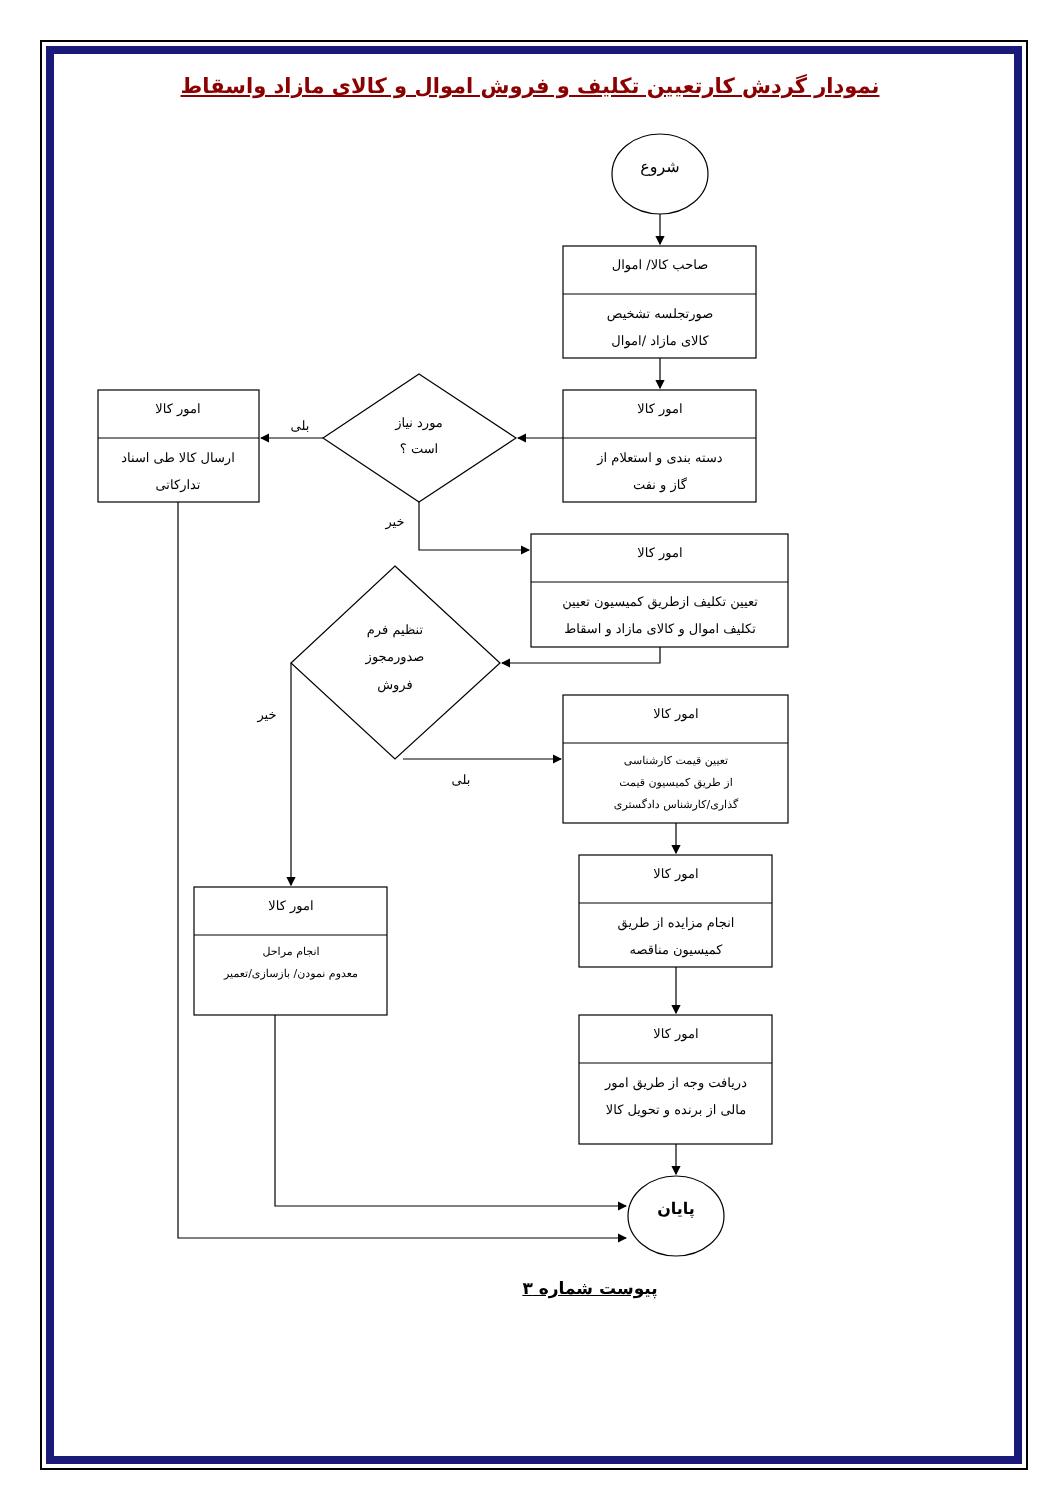نمودار گردش کارتعیین تکلیف و فروش اموال و کالای مازاد واسقاط
شروع
صاحب کالا/ اموال
صورتجلسه تشخیص
کالای مازاد /اموال
امور کالا
دسته بندی و استعلام از
گاز و نفت
مورد نیاز
است ؟
بلی
امور کالا
ارسال کالا طی اسناد
تدارکاتی
خیر
امور کالا
تعیین تکلیف ازطریق کمیسیون تعیین
تکلیف اموال و کالای مازاد و اسقاط
تنظیم فرم
صدورمجوز
فروش
خیر
امور کالا
تعیین قیمت کارشناسی
از طریق کمیسیون قیمت
گذاری/کارشناس دادگستری
بلی
امور کالا
انجام مزایده از طریق
کمیسیون مناقصه
امور کالا
انجام مراحل
معدوم نمودن/ بازسازی/تعمیر
امور کالا
دریافت وجه از طریق امور
مالی از برنده و تحویل کالا
پایان
پیوست شماره ۳